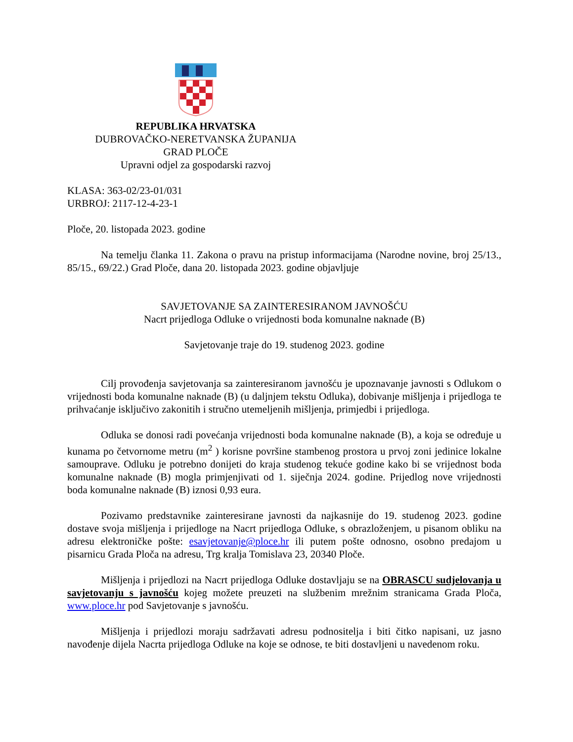REPUBLIKA HRVATSKA
DUBROVAČKO-NERETVANSKA ŽUPANIJA
GRAD PLOČE
Upravni odjel za gospodarski razvoj
KLASA: 363-02/23-01/031
URBROJ: 2117-12-4-23-1
Ploče, 20. listopada 2023. godine
Na temelju članka 11. Zakona o pravu na pristup informacijama (Narodne novine, broj 25/13., 85/15., 69/22.) Grad Ploče, dana 20. listopada 2023. godine objavljuje
SAVJETOVANJE SA ZAINTERESIRANOM JAVNOŠĆU
Nacrt prijedloga Odluke o vrijednosti boda komunalne naknade (B)
Savjetovanje traje do 19. studenog 2023. godine
Cilj provođenja savjetovanja sa zainteresiranom javnošću je upoznavanje javnosti s Odlukom o vrijednosti boda komunalne naknade (B) (u daljnjem tekstu Odluka), dobivanje mišljenja i prijedloga te prihvaćanje isključivo zakonitih i stručno utemeljenih mišljenja, primjedbi i prijedloga.
Odluka se donosi radi povećanja vrijednosti boda komunalne naknade (B), a koja se određuje u kunama po četvornome metru (m<sup>2</sup> ) korisne površine stambenog prostora u prvoj zoni jedinice lokalne samouprave. Odluku je potrebno donijeti do kraja studenog tekuće godine kako bi se vrijednost boda komunalne naknade (B) mogla primjenjivati od 1. siječnja 2024. godine. Prijedlog nove vrijednosti boda komunalne naknade (B) iznosi 0,93 eura.
Pozivamo predstavnike zainteresirane javnosti da najkasnije do 19. studenog 2023. godine dostave svoja mišljenja i prijedloge na Nacrt prijedloga Odluke, s obrazloženjem, u pisanom obliku na adresu elektroničke pošte: esavjetovanje@ploce.hr ili putem pošte odnosno, osobno predajom u pisarnicu Grada Ploča na adresu, Trg kralja Tomislava 23, 20340 Ploče.
Mišljenja i prijedlozi na Nacrt prijedloga Odluke dostavljaju se na OBRASCU sudjelovanja u savjetovanju s javnošću kojeg možete preuzeti na službenim mrežnim stranicama Grada Ploča, www.ploce.hr pod Savjetovanje s javnošću.
Mišljenja i prijedlozi moraju sadržavati adresu podnositelja i biti čitko napisani, uz jasno navođenje dijela Nacrta prijedloga Odluke na koje se odnose, te biti dostavljeni u navedenom roku.